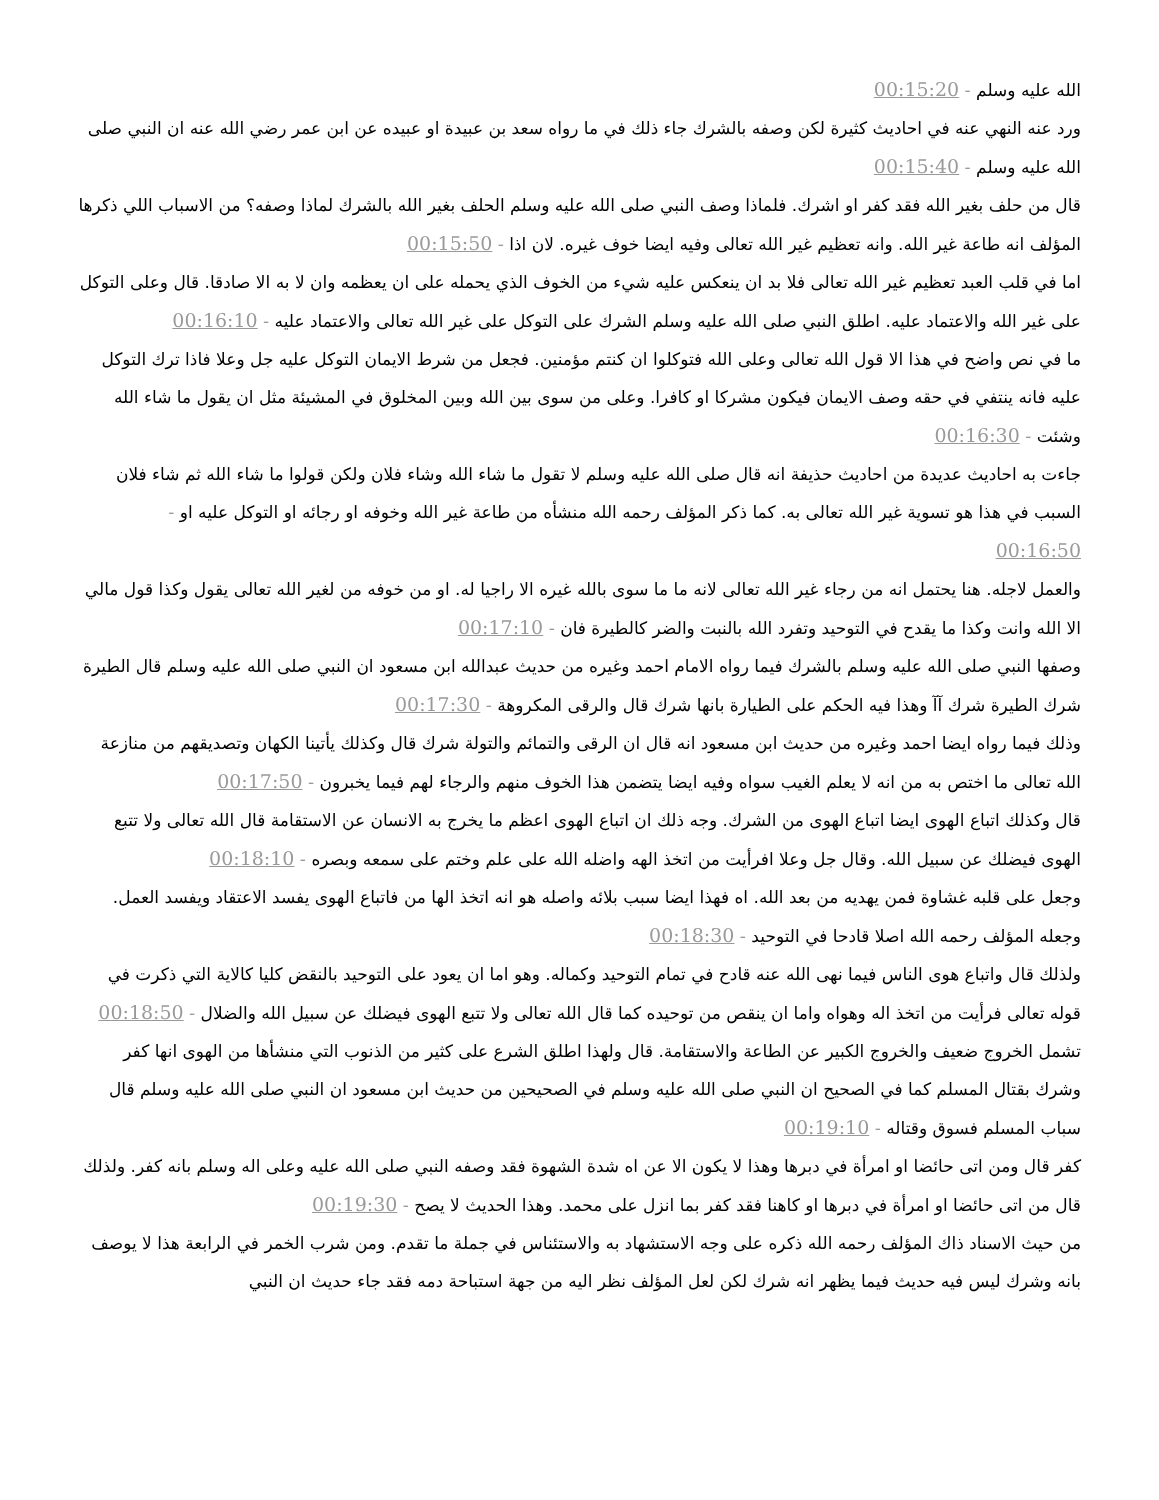الله عليه وسلم - 00:15:20
ورد عنه النهي عنه في احاديث كثيرة لكن وصفه بالشرك جاء ذلك في ما رواه سعد بن عبيدة او عبيده عن ابن عمر رضي الله عنه ان النبي صلى الله عليه وسلم - 00:15:40
قال من حلف بغير الله فقد كفر او اشرك. فلماذا وصف النبي صلى الله عليه وسلم الحلف بغير الله بالشرك لماذا وصفه؟ من الاسباب اللي ذكرها المؤلف انه طاعة غير الله. وانه تعظيم غير الله تعالى وفيه ايضا خوف غيره. لان اذا - 00:15:50
اما في قلب العبد تعظيم غير الله تعالى فلا بد ان ينعكس عليه شيء من الخوف الذي يحمله على ان يعظمه وان لا به الا صادقا. قال وعلى التوكل على غير الله والاعتماد عليه. اطلق النبي صلى الله عليه وسلم الشرك على التوكل على غير الله تعالى والاعتماد عليه - 00:16:10
ما في نص واضح في هذا الا قول الله تعالى وعلى الله فتوكلوا ان كنتم مؤمنين. فجعل من شرط الايمان التوكل عليه جل وعلا فاذا ترك التوكل عليه فانه ينتفي في حقه وصف الايمان فيكون مشركا او كافرا. وعلى من سوى بين الله وبين المخلوق في المشيئة مثل ان يقول ما شاء الله وشئت - 00:16:30
جاءت به احاديث عديدة من احاديث حذيفة انه قال صلى الله عليه وسلم لا تقول ما شاء الله وشاء فلان ولكن قولوا ما شاء الله ثم شاء فلان السبب في هذا هو تسوية غير الله تعالى به. كما ذكر المؤلف رحمه الله منشأه من طاعة غير الله وخوفه او رجائه او التوكل عليه او - 00:16:50
والعمل لاجله. هنا يحتمل انه من رجاء غير الله تعالى لانه ما ما سوى بالله غيره الا راجيا له. او من خوفه من لغير الله تعالى يقول وكذا قول مالي الا الله وانت وكذا ما يقدح في التوحيد وتفرد الله بالنبت والضر كالطيرة فان - 00:17:10
وصفها النبي صلى الله عليه وسلم بالشرك فيما رواه الامام احمد وغيره من حديث عبدالله ابن مسعود ان النبي صلى الله عليه وسلم قال الطيرة شرك الطيرة شرك آآ وهذا فيه الحكم على الطيارة بانها شرك قال والرقى المكروهة - 00:17:30
وذلك فيما رواه ايضا احمد وغيره من حديث ابن مسعود انه قال ان الرقى والتمائم والتولة شرك قال وكذلك يأتينا الكهان وتصديقهم من منازعة الله تعالى ما اختص به من انه لا يعلم الغيب سواه وفيه ايضا يتضمن هذا الخوف منهم والرجاء لهم فيما يخبرون - 00:17:50
قال وكذلك اتباع الهوى ايضا اتباع الهوى من الشرك. وجه ذلك ان اتباع الهوى اعظم ما يخرج به الانسان عن الاستقامة قال الله تعالى ولا تتبع الهوى فيضلك عن سبيل الله. وقال جل وعلا افرأيت من اتخذ الهه واضله الله على علم وختم على سمعه وبصره - 00:18:10
وجعل على قلبه غشاوة فمن يهديه من بعد الله. اه فهذا ايضا سبب بلائه واصله هو انه اتخذ الها من فاتباع الهوى يفسد الاعتقاد ويفسد العمل. وجعله المؤلف رحمه الله اصلا قادحا في التوحيد - 00:18:30
ولذلك قال واتباع هوى الناس فيما نهى الله عنه قادح في تمام التوحيد وكماله. وهو اما ان يعود على التوحيد بالنقض كليا كالاية التي ذكرت في قوله تعالى فرأيت من اتخذ اله وهواه واما ان ينقص من توحيده كما قال الله تعالى ولا تتبع الهوى فيضلك عن سبيل الله والضلال - 00:18:50
تشمل الخروج ضعيف والخروج الكبير عن الطاعة والاستقامة. قال ولهذا اطلق الشرع على كثير من الذنوب التي منشأها من الهوى انها كفر وشرك بقتال المسلم كما في الصحيح ان النبي صلى الله عليه وسلم في الصحيحين من حديث ابن مسعود ان النبي صلى الله عليه وسلم قال سباب المسلم فسوق وقتاله - 00:19:10
كفر قال ومن اتى حائضا او امرأة في دبرها وهذا لا يكون الا عن اه شدة الشهوة فقد وصفه النبي صلى الله عليه وعلى اله وسلم بانه كفر. ولذلك قال من اتى حائضا او امرأة في دبرها او كاهنا فقد كفر بما انزل على محمد. وهذا الحديث لا يصح - 00:19:30
من حيث الاسناد ذاك المؤلف رحمه الله ذكره على وجه الاستشهاد به والاستئناس في جملة ما تقدم. ومن شرب الخمر في الرابعة هذا لا يوصف بانه وشرك ليس فيه حديث فيما يظهر انه شرك لكن لعل المؤلف نظر اليه من جهة استباحة دمه فقد جاء حديث ان النبي